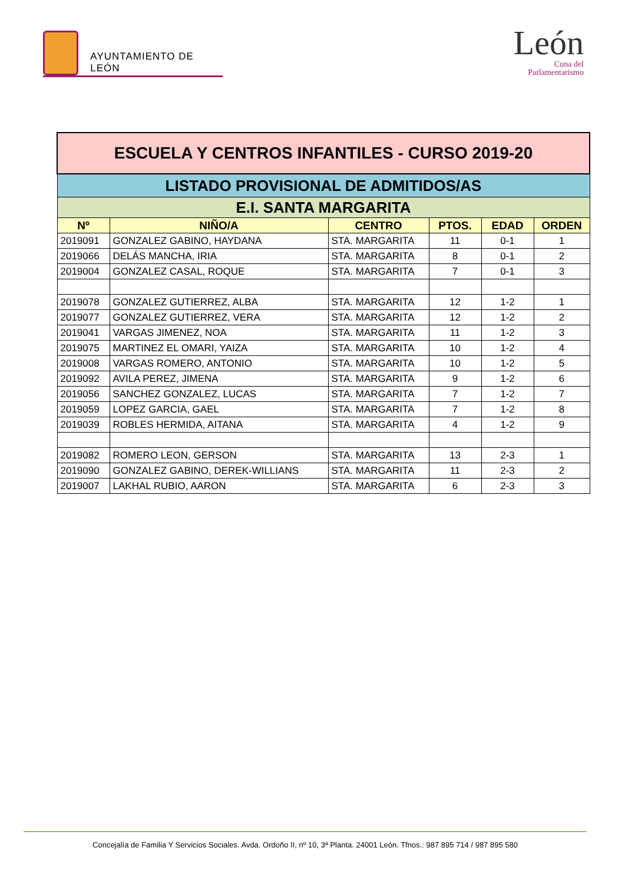AYUNTAMIENTO DE LEÓN
León
Cuna del
Parlamentarismo
| ESCUELA Y CENTROS INFANTILES - CURSO 2019-20 | | | | | |
| LISTADO PROVISIONAL DE ADMITIDOS/AS | | | | | |
| E.I. SANTA MARGARITA | | | | | |
| Nº | NIÑO/A | CENTRO | PTOS. | EDAD | ORDEN |
| 2019091 | GONZALEZ GABINO, HAYDANA | STA. MARGARITA | 11 | 0-1 | 1 |
| 2019066 | DELÁS MANCHA, IRIA | STA. MARGARITA | 8 | 0-1 | 2 |
| 2019004 | GONZALEZ CASAL, ROQUE | STA. MARGARITA | 7 | 0-1 | 3 |
| 2019078 | GONZALEZ GUTIERREZ, ALBA | STA. MARGARITA | 12 | 1-2 | 1 |
| 2019077 | GONZALEZ GUTIERREZ, VERA | STA. MARGARITA | 12 | 1-2 | 2 |
| 2019041 | VARGAS JIMENEZ, NOA | STA. MARGARITA | 11 | 1-2 | 3 |
| 2019075 | MARTINEZ EL OMARI, YAIZA | STA. MARGARITA | 10 | 1-2 | 4 |
| 2019008 | VARGAS ROMERO, ANTONIO | STA. MARGARITA | 10 | 1-2 | 5 |
| 2019092 | AVILA PEREZ, JIMENA | STA. MARGARITA | 9 | 1-2 | 6 |
| 2019056 | SANCHEZ GONZALEZ, LUCAS | STA. MARGARITA | 7 | 1-2 | 7 |
| 2019059 | LOPEZ GARCIA, GAEL | STA. MARGARITA | 7 | 1-2 | 8 |
| 2019039 | ROBLES HERMIDA, AITANA | STA. MARGARITA | 4 | 1-2 | 9 |
| 2019082 | ROMERO LEON, GERSON | STA. MARGARITA | 13 | 2-3 | 1 |
| 2019090 | GONZALEZ GABINO, DEREK-WILLIANS | STA. MARGARITA | 11 | 2-3 | 2 |
| 2019007 | LAKHAL RUBIO, AARON | STA. MARGARITA | 6 | 2-3 | 3 |
Concejalía de Familia Y Servicios Sociales. Avda. Ordoño II, nº 10, 3ª Planta. 24001 León. Tfnos.: 987 895 714 / 987 895 580